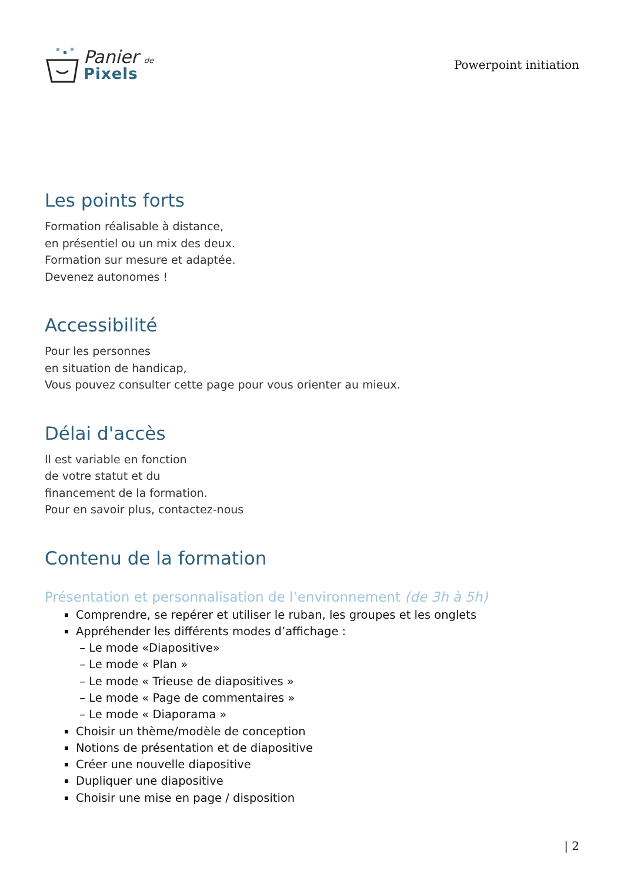Panier de
Pixels
Powerpoint initiation
Les points forts
Formation réalisable à distance,
en présentiel ou un mix des deux.
Formation sur mesure et adaptée.
Devenez autonomes !
Accessibilité
Pour les personnes
en situation de handicap,
Vous pouvez consulter cette page pour vous orienter au mieux.
Délai d'accès
Il est variable en fonction
de votre statut et du
financement de la formation.
Pour en savoir plus, contactez-nous
Contenu de la formation
Présentation et personnalisation de l’environnement (de 3h à 5h)
Comprendre, se repérer et utiliser le ruban, les groupes et les onglets
Appréhender les différents modes d’affichage :
– Le mode «Diapositive»
– Le mode « Plan »
– Le mode « Trieuse de diapositives »
– Le mode « Page de commentaires »
– Le mode « Diaporama »
Choisir un thème/modèle de conception
Notions de présentation et de diapositive
Créer une nouvelle diapositive
Dupliquer une diapositive
Choisir une mise en page / disposition
| 2